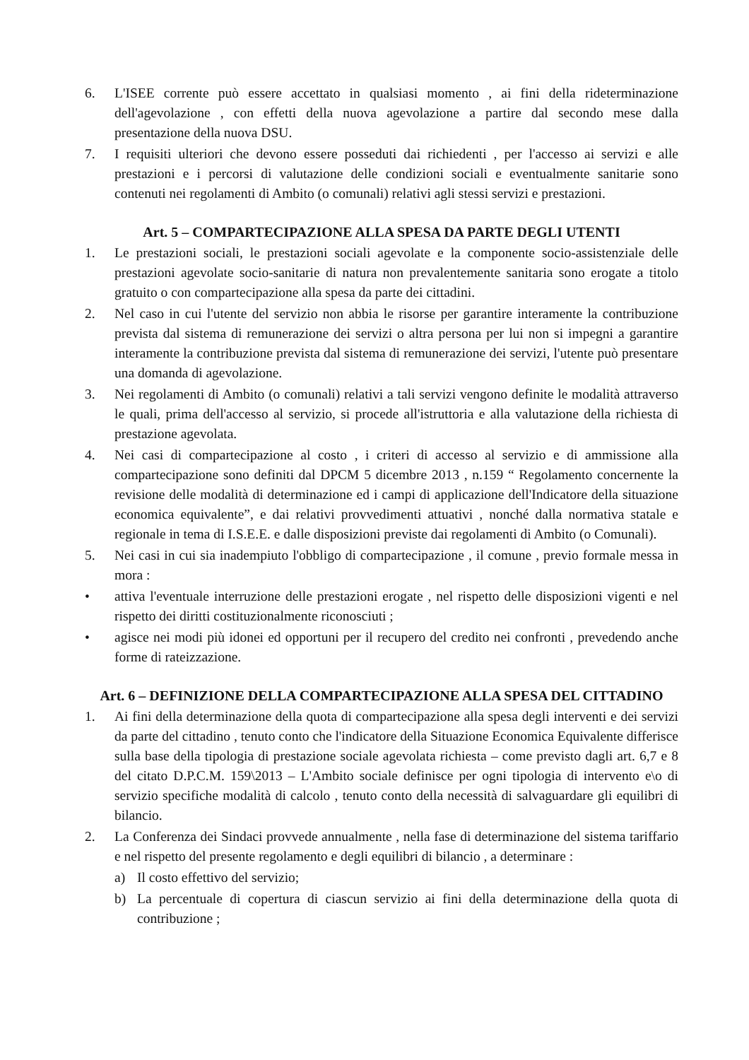6. L'ISEE corrente può essere accettato in qualsiasi momento , ai fini della rideterminazione dell'agevolazione , con effetti della nuova agevolazione a partire dal secondo mese dalla presentazione della nuova DSU.
7. I requisiti ulteriori che devono essere posseduti dai richiedenti , per l'accesso ai servizi e alle prestazioni e i percorsi di valutazione delle condizioni sociali e eventualmente sanitarie sono contenuti nei regolamenti di Ambito (o comunali) relativi agli stessi servizi e prestazioni.
Art. 5 – COMPARTECIPAZIONE ALLA SPESA DA PARTE DEGLI UTENTI
1. Le prestazioni sociali, le prestazioni sociali agevolate e la componente socio-assistenziale delle prestazioni agevolate socio-sanitarie di natura non prevalentemente sanitaria sono erogate a titolo gratuito o con compartecipazione alla spesa da parte dei cittadini.
2. Nel caso in cui l'utente del servizio non abbia le risorse per garantire interamente la contribuzione prevista dal sistema di remunerazione dei servizi o altra persona per lui non si impegni a garantire interamente la contribuzione prevista dal sistema di remunerazione dei servizi, l'utente può presentare una domanda di agevolazione.
3. Nei regolamenti di Ambito (o comunali) relativi a tali servizi vengono definite le modalità attraverso le quali, prima dell'accesso al servizio, si procede all'istruttoria e alla valutazione della richiesta di prestazione agevolata.
4. Nei casi di compartecipazione al costo , i criteri di accesso al servizio e di ammissione alla compartecipazione sono definiti dal DPCM 5 dicembre 2013 , n.159 “ Regolamento concernente la revisione delle modalità di determinazione ed i campi di applicazione dell'Indicatore della situazione economica equivalente”, e dai relativi provvedimenti attuativi , nonché dalla normativa statale e regionale in tema di I.S.E.E. e dalle disposizioni previste dai regolamenti di Ambito (o Comunali).
5. Nei casi in cui sia inadempiuto l'obbligo di compartecipazione , il comune , previo formale messa in mora :
• attiva l'eventuale interruzione delle prestazioni erogate , nel rispetto delle disposizioni vigenti e nel rispetto dei diritti costituzionalmente riconosciuti ;
• agisce nei modi più idonei ed opportuni per il recupero del credito nei confronti , prevedendo anche forme di rateizzazione.
Art. 6 – DEFINIZIONE DELLA COMPARTECIPAZIONE ALLA SPESA DEL CITTADINO
1. Ai fini della determinazione della quota di compartecipazione alla spesa degli interventi e dei servizi da parte del cittadino , tenuto conto che l'indicatore della Situazione Economica Equivalente differisce sulla base della tipologia di prestazione sociale agevolata richiesta – come previsto dagli art. 6,7 e 8 del citato D.P.C.M. 159\2013 – L'Ambito sociale definisce per ogni tipologia di intervento e\o di servizio specifiche modalità di calcolo , tenuto conto della necessità di salvaguardare gli equilibri di bilancio.
2. La Conferenza dei Sindaci provvede annualmente , nella fase di determinazione del sistema tariffario e nel rispetto del presente regolamento e degli equilibri di bilancio , a determinare :
a) Il costo effettivo del servizio;
b) La percentuale di copertura di ciascun servizio ai fini della determinazione della quota di contribuzione ;